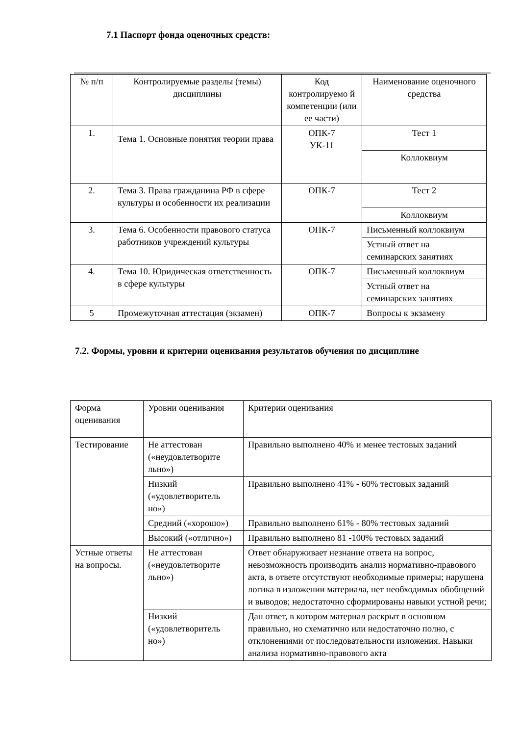7.1 Паспорт фонда оценочных средств:
| № п/п | Контролируемые разделы (темы) дисциплины | Код контролируемо й компетенции (или ее части) | Наименование оценочного средства |
| --- | --- | --- | --- |
| 1. | Тема 1. Основные понятия теории права | ОПК-7 УК-11 | Тест 1 |
| | | | Коллоквиум |
| 2. | Тема 3. Права гражданина РФ в сфере культуры и особенности их реализации | ОПК-7 | Тест 2 |
| | | | Коллоквиум |
| 3. | Тема 6. Особенности правового статуса работников учреждений культуры | ОПК-7 | Письменный коллоквиум |
| | | | Устный ответ на семинарских занятиях |
| 4. | Тема 10. Юридическая ответственность в сфере культуры | ОПК-7 | Письменный коллоквиум |
| | | | Устный ответ на семинарских занятиях |
| 5 | Промежуточная аттестация (экзамен) | ОПК-7 | Вопросы к экзамену |
7.2. Формы, уровни и критерии оценивания результатов обучения по дисциплине
| Форма оценивания | Уровни оценивания | Критерии оценивания |
| Тестирование | Не аттестован («неудовлетворите льно») | Правильно выполнено 40% и менее тестовых заданий |
| | Низкий («удовлетворитель но») | Правильно выполнено 41% - 60% тестовых заданий |
| | Средний («хорошо») | Правильно выполнено 61% - 80% тестовых заданий |
| | Высокий («отлично») | Правильно выполнено 81 -100% тестовых заданий |
| Устные ответы на вопросы. | Не аттестован («неудовлетворите льно») | Ответ обнаруживает незнание ответа на вопрос, невозможность производить анализ нормативно-правового акта, в ответе отсутствуют необходимые примеры; нарушена логика в изложении материала, нет необходимых обобщений и выводов; недостаточно сформированы навыки устной речи; |
| | Низкий («удовлетворитель но») | Дан ответ, в котором материал раскрыт в основном правильно, но схематично или недостаточно полно, с отклонениями от последовательности изложения. Навыки анализа нормативно-правового акта |